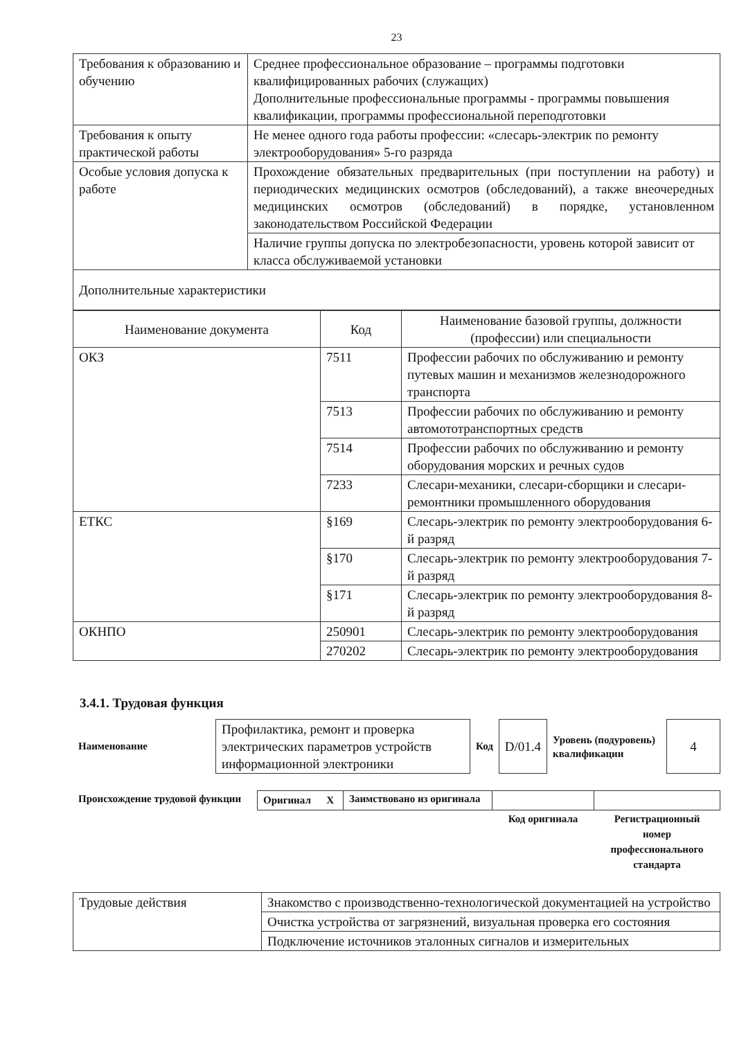23
| Требования к образованию и обучению | Среднее профессиональное образование – программы подготовки квалифицированных рабочих (служащих) Дополнительные профессиональные программы - программы повышения квалификации, программы профессиональной переподготовки |
| Требования к опыту практической работы | Не менее одного года работы профессии: «слесарь-электрик по ремонту электрооборудования» 5-го разряда |
| Особые условия допуска к работе | Прохождение обязательных предварительных (при поступлении на работу) и периодических медицинских осмотров (обследований), а также внеочередных медицинских осмотров (обследований) в порядке, установленном законодательством Российской Федерации |
| | Наличие группы допуска по электробезопасности, уровень которой зависит от класса обслуживаемой установки |
| Дополнительные характеристики | |
| Наименование документа | Код | Наименование базовой группы, должности (профессии) или специальности |
| --- | --- | --- |
| ОКЗ | 7511 | Профессии рабочих по обслуживанию и ремонту путевых машин и механизмов железнодорожного транспорта |
| | 7513 | Профессии рабочих по обслуживанию и ремонту автомототранспортных средств |
| | 7514 | Профессии рабочих по обслуживанию и ремонту оборудования морских и речных судов |
| | 7233 | Слесари-механики, слесари-сборщики и слесари-ремонтники промышленного оборудования |
| ЕТКС | §169 | Слесарь-электрик по ремонту электрооборудования 6-й разряд |
| | §170 | Слесарь-электрик по ремонту электрооборудования 7-й разряд |
| | §171 | Слесарь-электрик по ремонту электрооборудования 8-й разряд |
| ОКНПО | 250901 | Слесарь-электрик по ремонту электрооборудования |
| | 270202 | Слесарь-электрик по ремонту электрооборудования |
3.4.1. Трудовая функция
| Наименование | Профилактика, ремонт и проверка электрических параметров устройств информационной электроники | Код | D/01.4 | Уровень (подуровень) квалификации | 4 |
| Происхождение трудовой функции | Оригинал X | Заимствовано из оригинала | | |
| | | | Код оригинала | Регистрационный номер профессионального стандарта |
| Трудовые действия | Знакомство с производственно-технологической документацией на устройство |
| | Очистка устройства от загрязнений, визуальная проверка его состояния |
| | Подключение источников эталонных сигналов и измерительных |